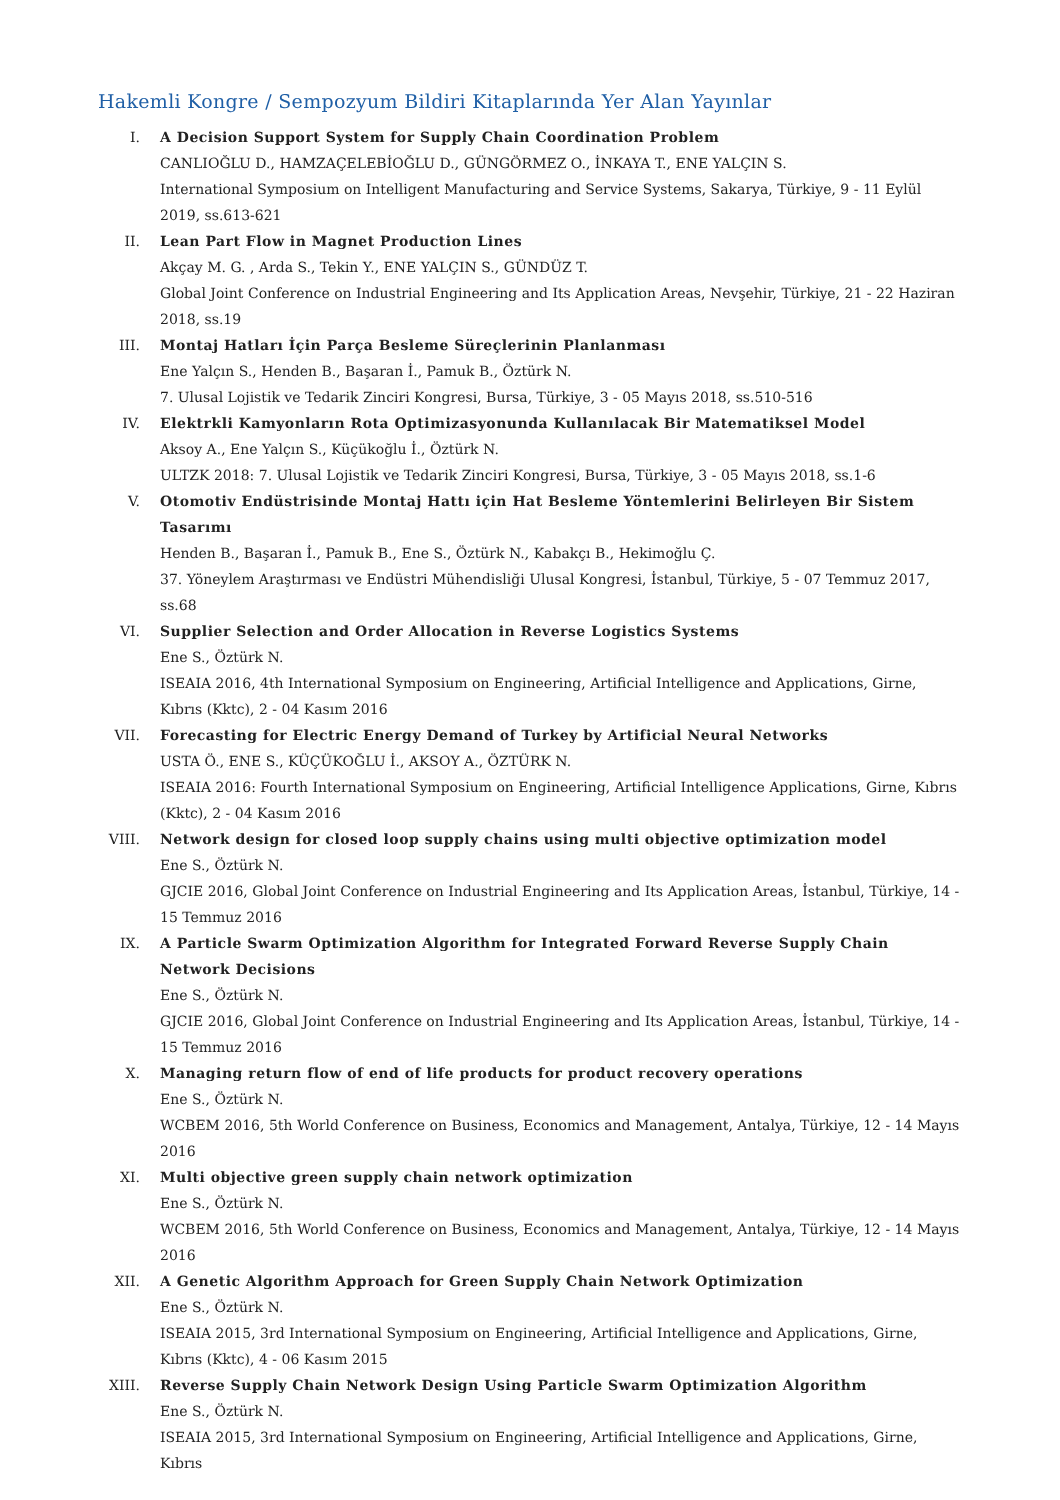Hakemli Kongre / Sempozyum Bildiri Kitaplarında Yer Alan Yayınlar
I. A Decision Support System for Supply Chain Coordination Problem
CANLIOĞLU D., HAMZAÇELEBİOĞLU D., GÜNGÖRMEZ O., İNKAYA T., ENE YALÇIN S.
International Symposium on Intelligent Manufacturing and Service Systems, Sakarya, Türkiye, 9 - 11 Eylül 2019, ss.613-621
II. Lean Part Flow in Magnet Production Lines
Akçay M. G. , Arda S., Tekin Y., ENE YALÇIN S., GÜNDÜZ T.
Global Joint Conference on Industrial Engineering and Its Application Areas, Nevşehir, Türkiye, 21 - 22 Haziran 2018, ss.19
III. Montaj Hatları İçin Parça Besleme Süreçlerinin Planlanması
Ene Yalçın S., Henden B., Başaran İ., Pamuk B., Öztürk N.
7. Ulusal Lojistik ve Tedarik Zinciri Kongresi, Bursa, Türkiye, 3 - 05 Mayıs 2018, ss.510-516
IV. Elektrkli Kamyonların Rota Optimizasyonunda Kullanılacak Bir Matematiksel Model
Aksoy A., Ene Yalçın S., Küçükoğlu İ., Öztürk N.
ULTZK 2018: 7. Ulusal Lojistik ve Tedarik Zinciri Kongresi, Bursa, Türkiye, 3 - 05 Mayıs 2018, ss.1-6
V. Otomotiv Endüstrisinde Montaj Hattı için Hat Besleme Yöntemlerini Belirleyen Bir Sistem Tasarımı
Henden B., Başaran İ., Pamuk B., Ene S., Öztürk N., Kabakçı B., Hekimoğlu Ç.
37. Yöneylem Araştırması ve Endüstri Mühendisliği Ulusal Kongresi, İstanbul, Türkiye, 5 - 07 Temmuz 2017, ss.68
VI. Supplier Selection and Order Allocation in Reverse Logistics Systems
Ene S., Öztürk N.
ISEAIA 2016, 4th International Symposium on Engineering, Artificial Intelligence and Applications, Girne, Kıbrıs (Kktc), 2 - 04 Kasım 2016
VII. Forecasting for Electric Energy Demand of Turkey by Artificial Neural Networks
USTA Ö., ENE S., KÜÇÜKOĞLU İ., AKSOY A., ÖZTÜRK N.
ISEAIA 2016: Fourth International Symposium on Engineering, Artificial Intelligence Applications, Girne, Kıbrıs (Kktc), 2 - 04 Kasım 2016
VIII. Network design for closed loop supply chains using multi objective optimization model
Ene S., Öztürk N.
GJCIE 2016, Global Joint Conference on Industrial Engineering and Its Application Areas, İstanbul, Türkiye, 14 - 15 Temmuz 2016
IX. A Particle Swarm Optimization Algorithm for Integrated Forward Reverse Supply Chain Network Decisions
Ene S., Öztürk N.
GJCIE 2016, Global Joint Conference on Industrial Engineering and Its Application Areas, İstanbul, Türkiye, 14 - 15 Temmuz 2016
X. Managing return flow of end of life products for product recovery operations
Ene S., Öztürk N.
WCBEM 2016, 5th World Conference on Business, Economics and Management, Antalya, Türkiye, 12 - 14 Mayıs 2016
XI. Multi objective green supply chain network optimization
Ene S., Öztürk N.
WCBEM 2016, 5th World Conference on Business, Economics and Management, Antalya, Türkiye, 12 - 14 Mayıs 2016
XII. A Genetic Algorithm Approach for Green Supply Chain Network Optimization
Ene S., Öztürk N.
ISEAIA 2015, 3rd International Symposium on Engineering, Artificial Intelligence and Applications, Girne, Kıbrıs (Kktc), 4 - 06 Kasım 2015
XIII. Reverse Supply Chain Network Design Using Particle Swarm Optimization Algorithm
Ene S., Öztürk N.
ISEAIA 2015, 3rd International Symposium on Engineering, Artificial Intelligence and Applications, Girne, Kıbrıs